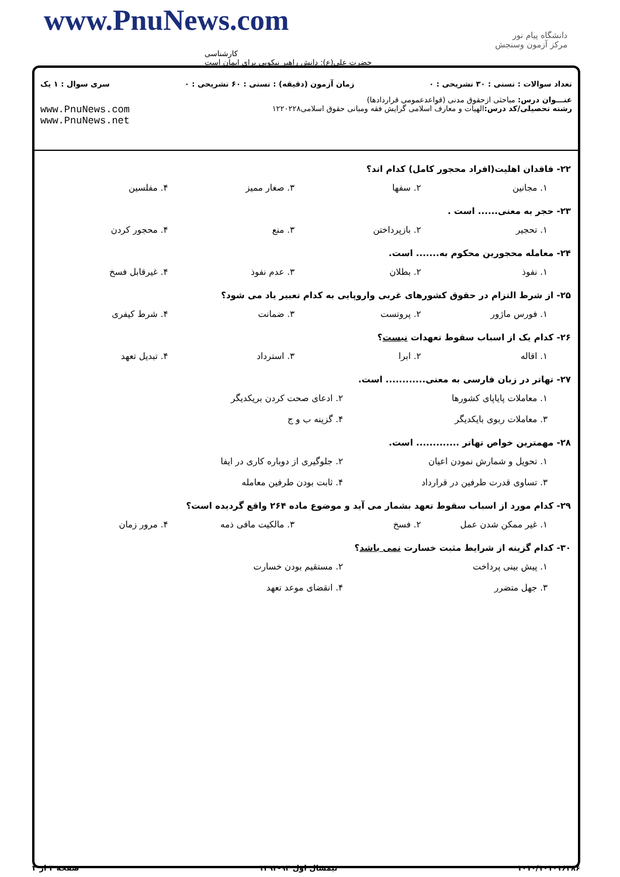www.PnuNews.com
کارشناسی
حضرت علی(ع): دانش راهبر نیکویی برای ایمان است
دانشگاه پیام نور
مرکز آزمون وسنجش
تعداد سوالات : تستی : ۳۰ تشریحی : ۰ زمان آزمون (دقیقه) : تستی : ۶۰ تشریحی : ۰ سری سوال : ۱ یک
عنـــوان درس: مباحثی ازحقوق مدنی (قواعدعمومی قراردادها)
رشته تحصیلی/کد درس: الهیات و معارف اسلامی گرایش فقه ومبانی حقوق اسلامی۱۲۲۰۲۲۸ www.PnuNews.com
www.PnuNews.net
۲۲- فاقدان اهلیت(افراد محجور کامل) کدام اند؟
۱. مجانین ۲. سفها ۳. صغار ممیز ۴. مفلسین
۲۳- حجر به معنی...... است .
۱. تحجیر ۲. بازپرداختن ۳. منع ۴. محجور کردن
۲۴- معامله محجورین محکوم به....... است.
۱. نفوذ ۲. بطلان ۳. عدم نفوذ ۴. غیرقابل فسخ
۲۵- از شرط التزام در حقوق کشورهای غربی واروپایی به کدام تعبیر یاد می شود؟
۱. فورس ماژور ۲. پروتست ۳. ضمانت ۴. شرط کیفری
۲۶- کدام یک از اسباب سقوط تعهدات نیست؟
۱. اقاله ۲. ابرا ۳. استرداد ۴. تبدیل تعهد
۲۷- تهاتر در زبان فارسی به معنی............ است.
۱. معاملات پایاپای کشورها ۲. ادعای صحت کردن بریکدیگر ۳. معاملات ربوی بایکدیگر ۴. گزینه ب و ج
۲۸- مهمترین خواص تهاتر ............. است.
۱. تحویل و شمارش نمودن اعیان ۲. جلوگیری از دوباره کاری در ایفا ۳. تساوی قدرت طرفین در قرارداد ۴. ثابت بودن طرفین معامله
۲۹- کدام مورد از اسباب سقوط تعهد بشمار می آید و موضوع ماده ۲۶۴ واقع گردیده است؟
۱. غیر ممکن شدن عمل ۲. فسخ ۳. مالکیت مافی ذمه ۴. مرور زمان
۳۰- کدام گزینه از شرایط مثبت خسارت نمی باشد؟
۱. پیش بینی پرداخت ۲. مستقیم بودن خسارت ۳. جهل متضرر ۴. انقضای موعد تعهد
۱۰۱۰/۱۰۱۰۱۶۳۸۶ نیمسال اول ۹۳-۱۳۹۲ صفحه ۳ از ۳